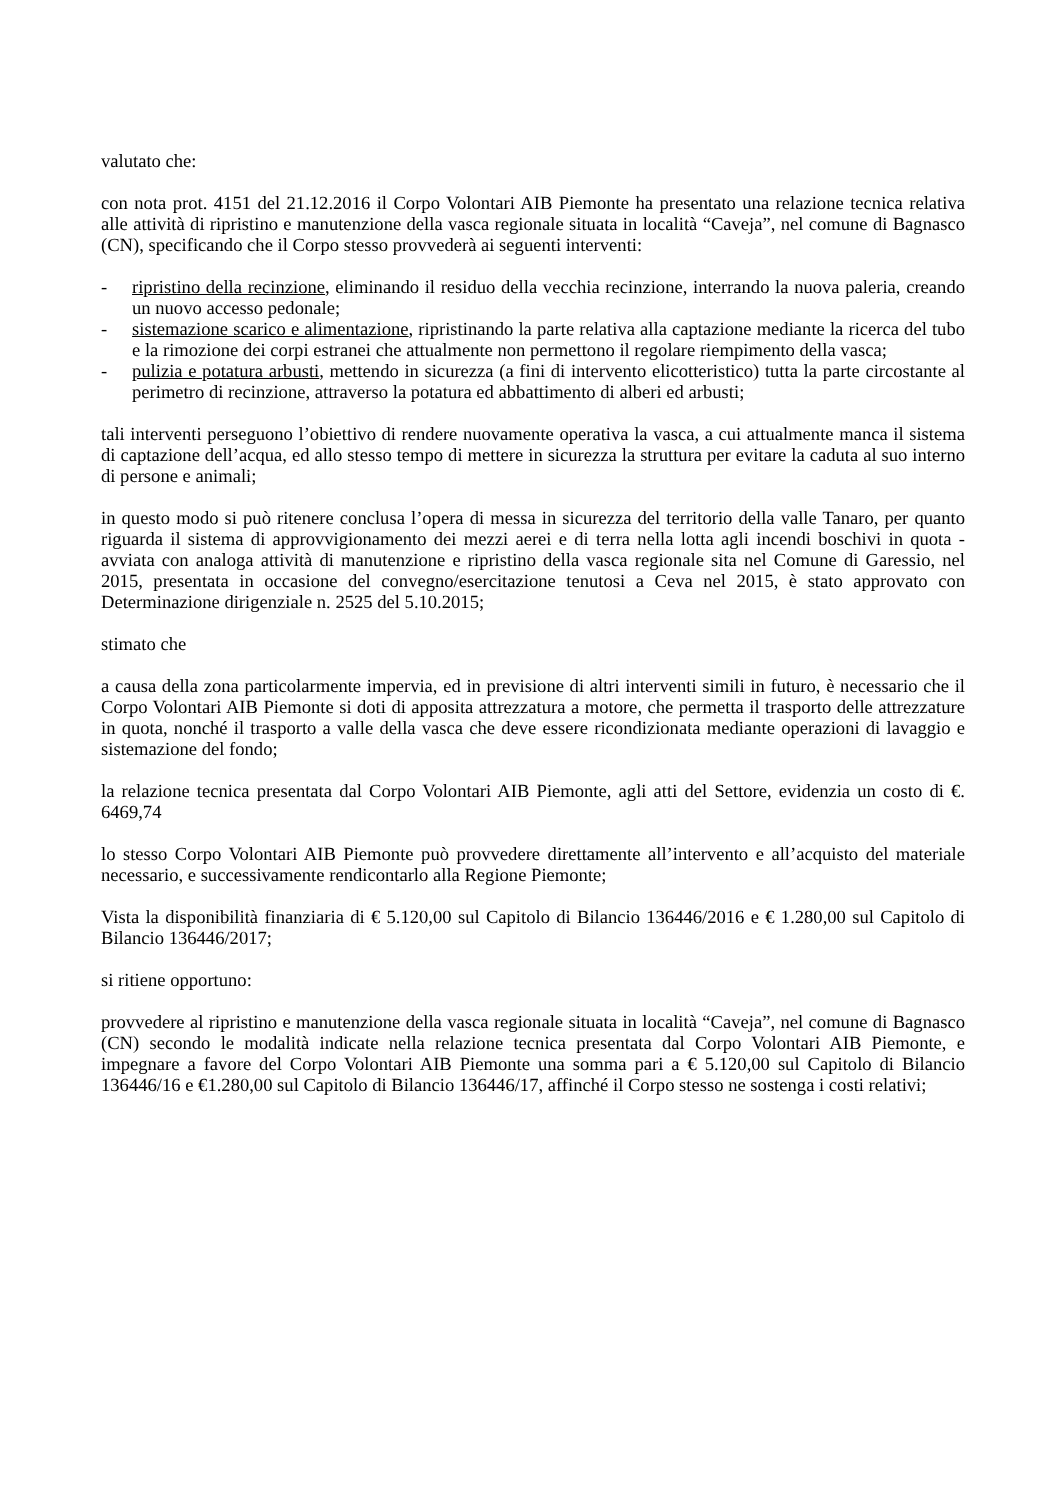valutato che:
con nota prot. 4151 del 21.12.2016 il Corpo Volontari AIB Piemonte ha presentato una relazione tecnica relativa alle attività di ripristino e manutenzione della vasca regionale situata in località “Caveja”, nel comune di Bagnasco (CN), specificando che il Corpo stesso provvederà ai seguenti interventi:
- ripristino della recinzione, eliminando il residuo della vecchia recinzione, interrando la nuova paleria, creando un nuovo accesso pedonale;
- sistemazione scarico e alimentazione, ripristinando la parte relativa alla captazione mediante la ricerca del tubo e la rimozione dei corpi estranei che attualmente non permettono il regolare riempimento della vasca;
- pulizia e potatura arbusti, mettendo in sicurezza (a fini di intervento elicotteristico) tutta la parte circostante al perimetro di recinzione, attraverso la potatura ed abbattimento di alberi ed arbusti;
tali interventi perseguono l’obiettivo di rendere nuovamente operativa la vasca, a cui attualmente manca il sistema di captazione dell’acqua, ed allo stesso tempo di mettere in sicurezza la struttura per evitare la caduta al suo interno di persone e animali;
in questo modo si può ritenere conclusa l’opera di messa in sicurezza del territorio della valle Tanaro, per quanto riguarda il sistema di approvvigionamento dei mezzi aerei e di terra nella lotta agli incendi boschivi in quota - avviata con analoga attività di manutenzione e ripristino della vasca regionale sita nel Comune di Garessio, nel 2015, presentata in occasione del convegno/esercitazione tenutosi a Ceva nel 2015, è stato approvato con Determinazione dirigenziale n. 2525 del 5.10.2015;
stimato che
a causa della zona particolarmente impervia, ed in previsione di altri interventi simili in futuro, è necessario che il Corpo Volontari AIB Piemonte si doti di apposita attrezzatura a motore, che permetta il trasporto delle attrezzature in quota, nonché il trasporto a valle della vasca che deve essere ricondizionata mediante operazioni di lavaggio e sistemazione del fondo;
la relazione tecnica presentata dal Corpo Volontari AIB Piemonte, agli atti del Settore, evidenzia un costo di €. 6469,74
lo stesso Corpo Volontari AIB Piemonte può provvedere direttamente all’intervento e all’acquisto del materiale necessario, e successivamente rendicontarlo alla Regione Piemonte;
Vista la disponibilità finanziaria di € 5.120,00 sul Capitolo di Bilancio 136446/2016 e € 1.280,00 sul Capitolo di Bilancio 136446/2017;
si ritiene opportuno:
provvedere al ripristino e manutenzione della vasca regionale situata in località “Caveja”, nel comune di Bagnasco (CN) secondo le modalità indicate nella relazione tecnica presentata dal Corpo Volontari AIB Piemonte, e impegnare a favore del Corpo Volontari AIB Piemonte una somma pari a € 5.120,00 sul Capitolo di Bilancio 136446/16 e €1.280,00 sul Capitolo di Bilancio 136446/17, affinché il Corpo stesso ne sostenga i costi relativi;